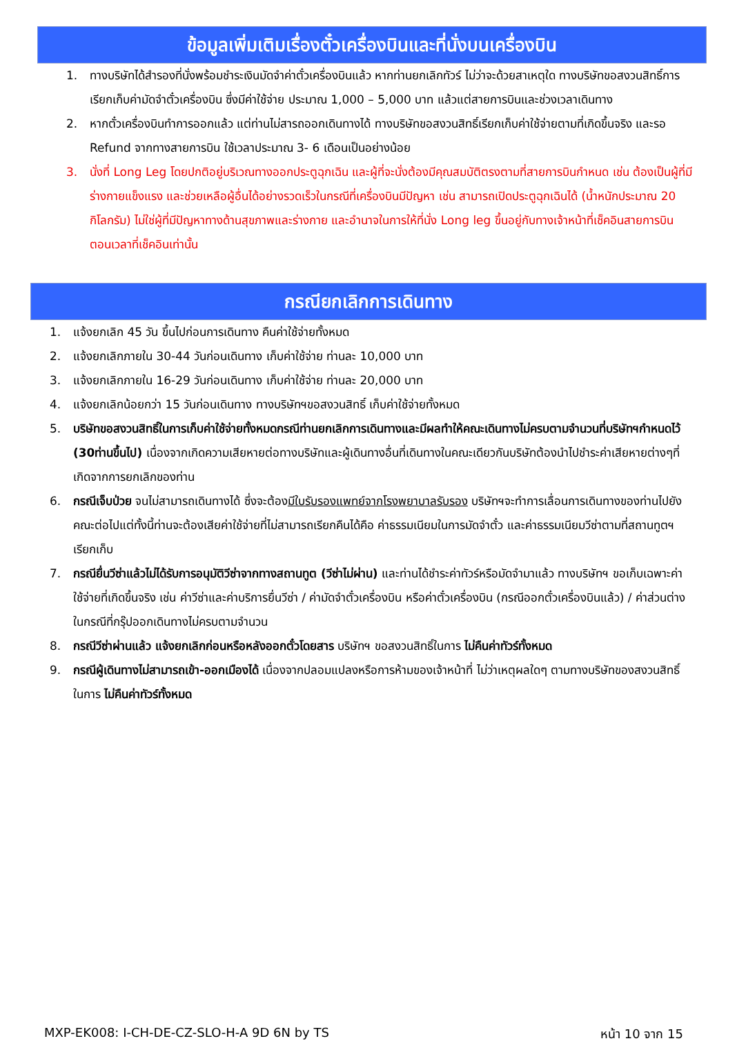ข้อมูลเพิ่มเติมเรื่องตั๋วเครื่องบินและที่นั่งบนเครื่องบิน
1. ทางบริษัทได้สำรองที่นั่งพร้อมชำระเงินมัดจำค่าตั๋วเครื่องบินแล้ว หากท่านยกเลิกทัวร์ ไม่ว่าจะด้วยสาเหตุใด ทางบริษัทขอสงวนสิทธิ์การเรียกเก็บค่ามัดจำตั๋วเครื่องบิน ซึ่งมีค่าใช้จ่าย ประมาณ 1,000 – 5,000 บาท แล้วแต่สายการบินและช่วงเวลาเดินทาง
2. หากตั๋วเครื่องบินทำการออกแล้ว แต่ท่านไม่สารถออกเดินทางได้ ทางบริษัทขอสงวนสิทธิ์เรียกเก็บค่าใช้จ่ายตามที่เกิดขึ้นจริง และรอ Refund จากทางสายการบิน ใช้เวลาประมาณ 3- 6 เดือนเป็นอย่างน้อย
3. นั่งที่ Long Leg โดยปกติอยู่บริเวณทางออกประตูฉุกเฉิน และผู้ที่จะนั่งต้องมีคุณสมบัติตรงตามที่สายการบินกำหนด เช่น ต้องเป็นผู้ที่มีร่างกายแข็งแรง และช่วยเหลือผู้อื่นได้อย่างรวดเร็วในกรณีที่เครื่องบินมีปัญหา เช่น สามารถเปิดประตูฉุกเฉินได้ (น้ำหนักประมาณ 20 กิโลกรัม) ไม่ใช่ผู้ที่มีปัญหาทางด้านสุขภาพและร่างกาย และอำนาจในการให้ที่นั่ง Long leg ขึ้นอยู่กับทางเจ้าหน้าที่เช็คอินสายการบิน ตอนเวลาที่เช็คอินเท่านั้น
กรณียกเลิกการเดินทาง
1. แจ้งยกเลิก 45 วัน ขึ้นไปก่อนการเดินทาง คืนค่าใช้จ่ายทั้งหมด
2. แจ้งยกเลิกภายใน 30-44 วันก่อนเดินทาง เก็บค่าใช้จ่าย ท่านละ 10,000 บาท
3. แจ้งยกเลิกภายใน 16-29 วันก่อนเดินทาง เก็บค่าใช้จ่าย ท่านละ 20,000 บาท
4. แจ้งยกเลิกน้อยกว่า 15 วันก่อนเดินทาง ทางบริษัทฯขอสงวนสิทธิ์ เก็บค่าใช้จ่ายทั้งหมด
5. บริษัทขอสงวนสิทธิ์ในการเก็บค่าใช้จ่ายทั้งหมดกรณีท่านยกเลิกการเดินทางและมีผลทำให้คณะเดินทางไม่ครบตามจำนวนที่บริษัทฯกำหนดไว้ (30ท่านขึ้นไป) เนื่องจากเกิดความเสียหายต่อทางบริษัทและผู้เดินทางอื่นที่เดินทางในคณะเดียวกันบริษัทต้องนำไปชำระค่าเสียหายต่างๆที่เกิดจากการยกเลิกของท่าน
6. กรณีเจ็บป่วย จนไม่สามารถเดินทางได้ ซึ่งจะต้องมีใบรับรองแพทย์จากโรงพยาบาลรับรอง บริษัทฯจะทำการเลื่อนการเดินทางของท่านไปยังคณะต่อไปแต่ทั้งนี้ท่านจะต้องเสียค่าใช้จ่ายที่ไม่สามารถเรียกคืนได้คือ ค่าธรรมเนียมในการมัดจำตั๋ว และค่าธรรมเนียมวีซ่าตามที่สถานทูตฯ เรียกเก็บ
7. กรณียื่นวีซ่าแล้วไม่ได้รับการอนุมัติวีซ่าจากทางสถานทูต (วีซ่าไม่ผ่าน) และท่านได้ชำระค่าทัวร์หรือมัดจำมาแล้ว ทางบริษัทฯ ขอเก็บเฉพาะค่าใช้จ่ายที่เกิดขึ้นจริง เช่น ค่าวีซ่าและค่าบริการยื่นวีซ่า / ค่ามัดจำตั๋วเครื่องบิน หรือค่าตั๋วเครื่องบิน (กรณีออกตั๋วเครื่องบินแล้ว) / ค่าส่วนต่างในกรณีที่กรุ๊ปออกเดินทางไม่ครบตามจำนวน
8. กรณีวีซ่าผ่านแล้ว แจ้งยกเลิกก่อนหรือหลังออกตั๋วโดยสาร บริษัทฯ ขอสงวนสิทธิ์ในการ ไม่คืนค่าทัวร์ทั้งหมด
9. กรณีผู้เดินทางไม่สามารถเข้า-ออกเมืองได้ เนื่องจากปลอมแปลงหรือการห้ามของเจ้าหน้าที่ ไม่ว่าเหตุผลใดๆ ตามทางบริษัทของสงวนสิทธิ์ในการ ไม่คืนค่าทัวร์ทั้งหมด
MXP-EK008: I-CH-DE-CZ-SLO-H-A 9D 6N by TS หน้า 10 จาก 15